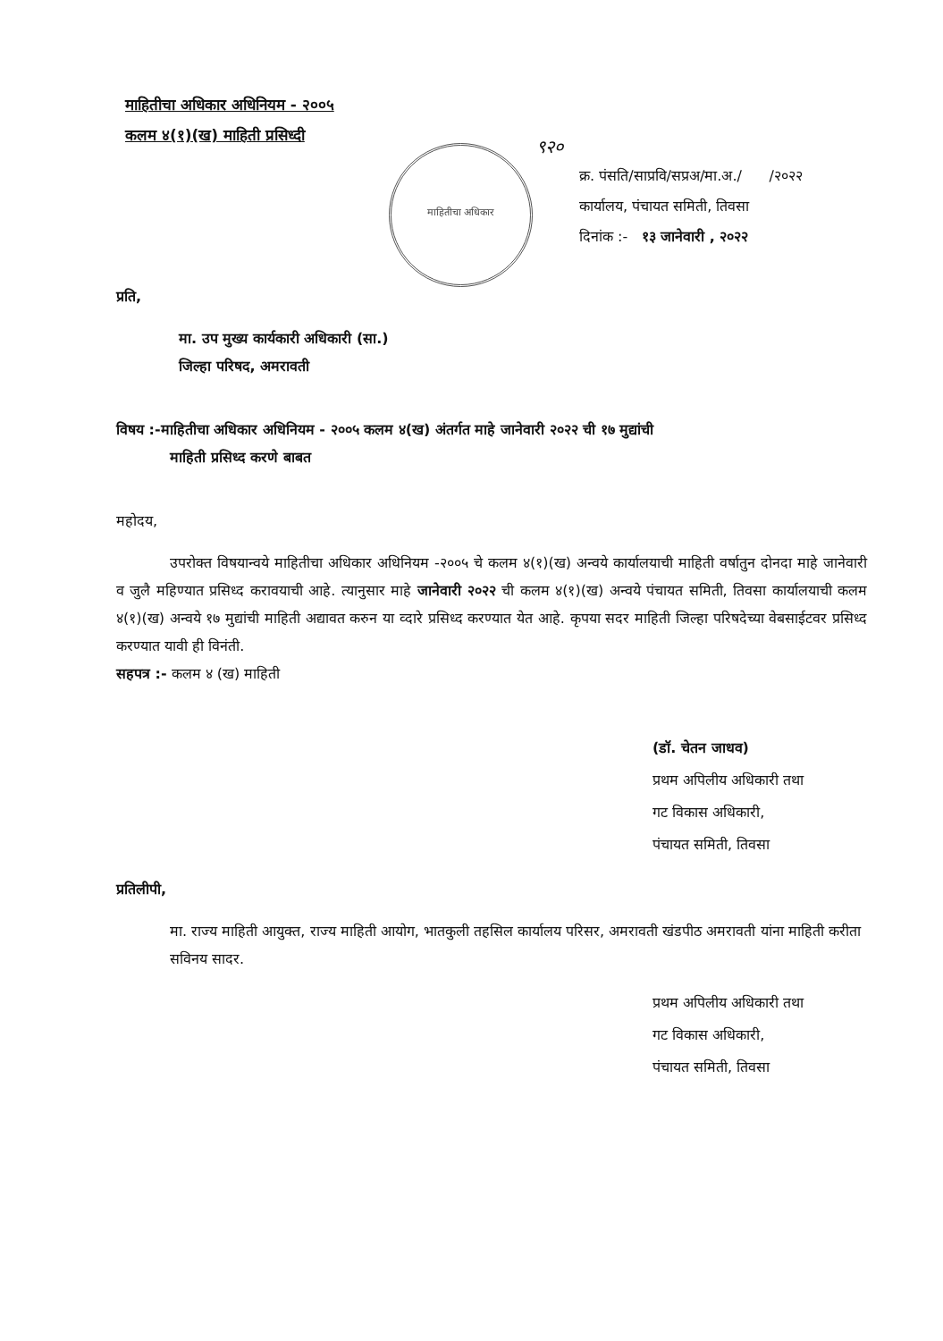माहितीचा अधिकार अधिनियम - २००५
कलम ४(१)(ख) माहिती प्रसिध्दी
माहितीचा अधिकार ९२०
क्र. पंसति/साप्रवि/सप्रअ/मा.अ./ /२०२२
कार्यालय, पंचायत समिती, तिवसा
दिनांक :- १३ जानेवारी , २०२२
प्रति,
मा. उप मुख्य कार्यकारी अधिकारी (सा.)
जिल्हा परिषद, अमरावती
विषय :-माहितीचा अधिकार अधिनियम - २००५ कलम ४(ख) अंतर्गत माहे जानेवारी २०२२ ची १७ मुद्यांची
माहिती प्रसिध्द करणे बाबत
महोदय,
उपरोक्त विषयान्वये माहितीचा अधिकार अधिनियम -२००५ चे कलम ४(१)(ख) अन्वये कार्यालयाची माहिती वर्षातुन दोनदा माहे जानेवारी व जुलै महिण्यात प्रसिध्द करावयाची आहे. त्यानुसार माहे जानेवारी २०२२ ची कलम ४(१)(ख) अन्वये पंचायत समिती, तिवसा कार्यालयाची कलम ४(१)(ख) अन्वये १७ मुद्यांची माहिती अद्यावत करुन या व्दारे प्रसिध्द करण्यात येत आहे. कृपया सदर माहिती जिल्हा परिषदेच्या वेबसाईटवर प्रसिध्द करण्यात यावी ही विनंती.
सहपत्र :- कलम ४ (ख) माहिती
(डॉ. चेतन जाधव)
प्रथम अपिलीय अधिकारी तथा
गट विकास अधिकारी,
पंचायत समिती, तिवसा
प्रतिलीपी,
मा. राज्य माहिती आयुक्त, राज्य माहिती आयोग, भातकुली तहसिल कार्यालय परिसर, अमरावती खंडपीठ अमरावती यांना माहिती करीता सविनय सादर.
प्रथम अपिलीय अधिकारी तथा
गट विकास अधिकारी,
पंचायत समिती, तिवसा